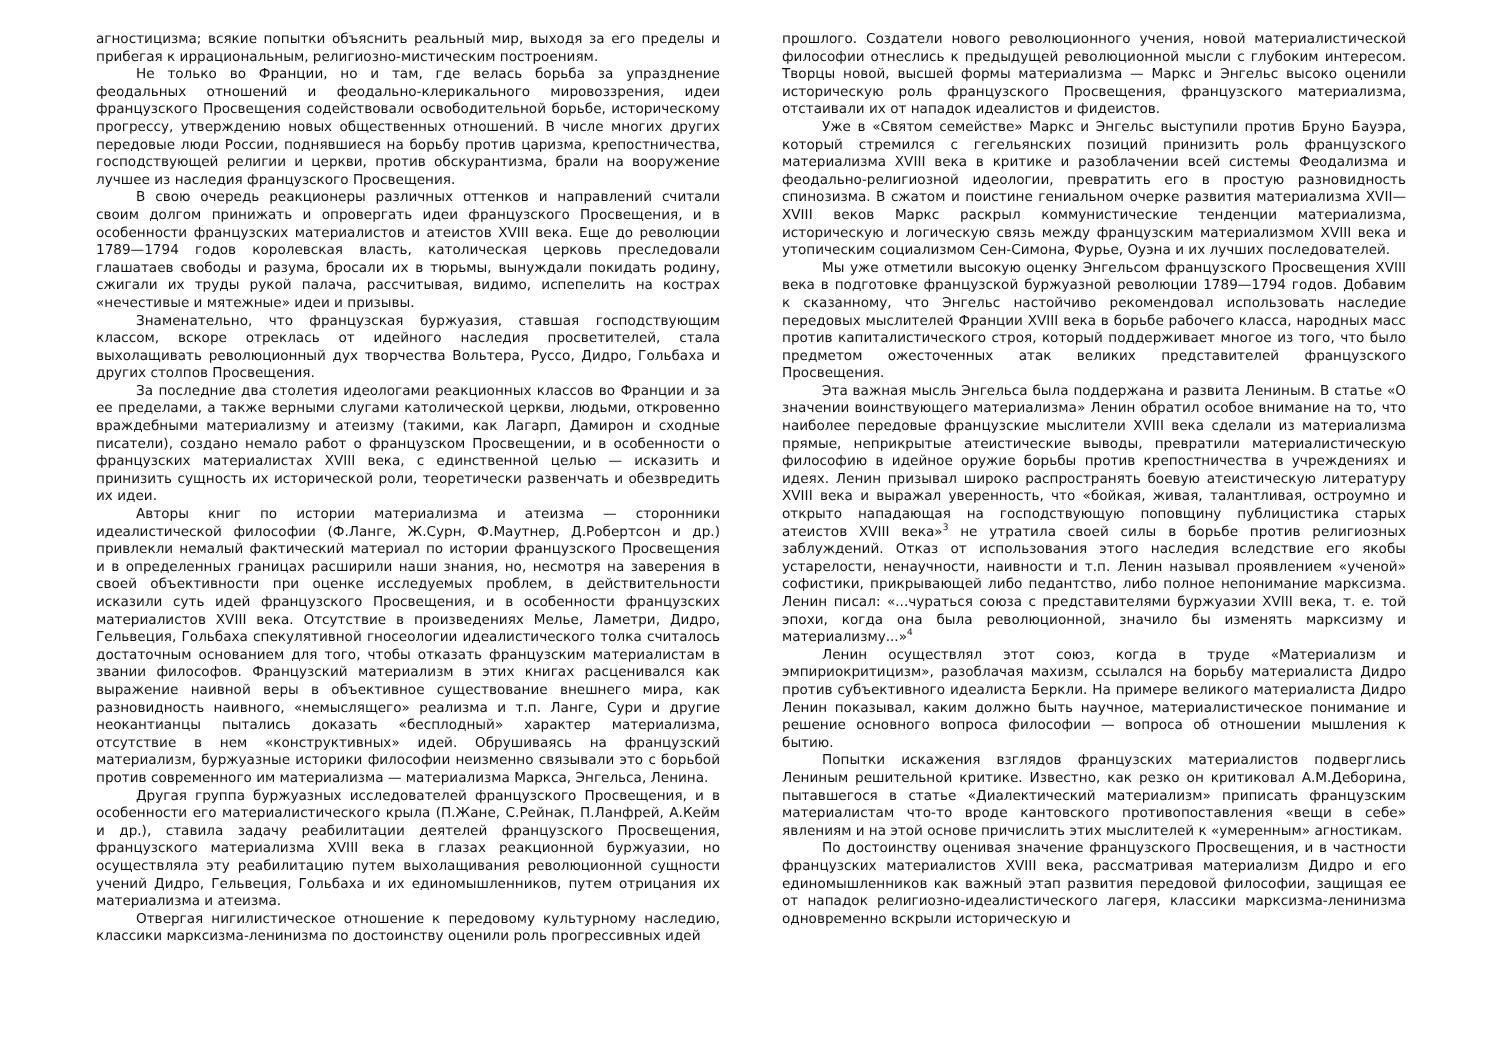агностицизма; всякие попытки объяснить реальный мир, выходя за его пределы и прибегая к иррациональным, религиозно-мистическим построениям.
Не только во Франции, но и там, где велась борьба за упразднение феодальных отношений и феодально-клерикального мировоззрения, идеи французского Просвещения содействовали освободительной борьбе, историческому прогрессу, утверждению новых общественных отношений. В числе многих других передовые люди России, поднявшиеся на борьбу против царизма, крепостничества, господствующей религии и церкви, против обскурантизма, брали на вооружение лучшее из наследия французского Просвещения.
В свою очередь реакционеры различных оттенков и направлений считали своим долгом принижать и опровергать идеи французского Просвещения, и в особенности французских материалистов и атеистов XVIII века. Еще до революции 1789—1794 годов королевская власть, католическая церковь преследовали глашатаев свободы и разума, бросали их в тюрьмы, вынуждали покидать родину, сжигали их труды рукой палача, рассчитывая, видимо, испепелить на кострах «нечестивые и мятежные» идеи и призывы.
Знаменательно, что французская буржуазия, ставшая господствующим классом, вскоре отреклась от идейного наследия просветителей, стала выхолащивать революционный дух творчества Вольтера, Руссо, Дидро, Гольбаха и других столпов Просвещения.
За последние два столетия идеологами реакционных классов во Франции и за ее пределами, а также верными слугами католической церкви, людьми, откровенно враждебными материализму и атеизму (такими, как Лагарп, Дамирон и сходные писатели), создано немало работ о французском Просвещении, и в особенности о французских материалистах XVIII века, с единственной целью — исказить и принизить сущность их исторической роли, теоретически развенчать и обезвредить их идеи.
Авторы книг по истории материализма и атеизма — сторонники идеалистической философии (Ф.Ланге, Ж.Сурн, Ф.Маутнер, Д.Робертсон и др.) привлекли немалый фактический материал по истории французского Просвещения и в определенных границах расширили наши знания, но, несмотря на заверения в своей объективности при оценке исследуемых проблем, в действительности исказили суть идей французского Просвещения, и в особенности французских материалистов XVIII века. Отсутствие в произведениях Мелье, Ламетри, Дидро, Гельвеция, Гольбаха спекулятивной гносеологии идеалистического толка считалось достаточным основанием для того, чтобы отказать французским материалистам в звании философов. Французский материализм в этих книгах расценивался как выражение наивной веры в объективное существование внешнего мира, как разновидность наивного, «немыслящего» реализма и т.п. Ланге, Сури и другие неокантианцы пытались доказать «бесплодный» характер материализма, отсутствие в нем «конструктивных» идей. Обрушиваясь на французский материализм, буржуазные историки философии неизменно связывали это с борьбой против современного им материализма — материализма Маркса, Энгельса, Ленина.
Другая группа буржуазных исследователей французского Просвещения, и в особенности его материалистического крыла (П.Жане, С.Рейнак, П.Ланфрей, А.Кейм и др.), ставила задачу реабилитации деятелей французского Просвещения, французского материализма XVIII века в глазах реакционной буржуазии, но осуществляла эту реабилитацию путем выхолащивания революционной сущности учений Дидро, Гельвеция, Гольбаха и их единомышленников, путем отрицания их материализма и атеизма.
Отвергая нигилистическое отношение к передовому культурному наследию, классики марксизма-ленинизма по достоинству оценили роль прогрессивных идей
прошлого. Создатели нового революционного учения, новой материалистической философии отнеслись к предыдущей революционной мысли с глубоким интересом. Творцы новой, высшей формы материализма — Маркс и Энгельс высоко оценили историческую роль французского Просвещения, французского материализма, отстаивали их от нападок идеалистов и фидеистов.
Уже в «Святом семействе» Маркс и Энгельс выступили против Бруно Бауэра, который стремился с гегельянских позиций принизить роль французского материализма XVIII века в критике и разоблачении всей системы Феодализма и феодально-религиозной идеологии, превратить его в простую разновидность спинозизма. В сжатом и поистине гениальном очерке развития материализма XVII—XVIII веков Маркс раскрыл коммунистические тенденции материализма, историческую и логическую связь между французским материализмом XVIII века и утопическим социализмом Сен-Симона, Фурье, Оуэна и их лучших последователей.
Мы уже отметили высокую оценку Энгельсом французского Просвещения XVIII века в подготовке французской буржуазной революции 1789—1794 годов. Добавим к сказанному, что Энгельс настойчиво рекомендовал использовать наследие передовых мыслителей Франции XVIII века в борьбе рабочего класса, народных масс против капиталистического строя, который поддерживает многое из того, что было предметом ожесточенных атак великих представителей французского Просвещения.
Эта важная мысль Энгельса была поддержана и развита Лениным. В статье «О значении воинствующего материализма» Ленин обратил особое внимание на то, что наиболее передовые французские мыслители XVIII века сделали из материализма прямые, неприкрытые атеистические выводы, превратили материалистическую философию в идейное оружие борьбы против крепостничества в учреждениях и идеях. Ленин призывал широко распространять боевую атеистическую литературу XVIII века и выражал уверенность, что «бойкая, живая, талантливая, остроумно и открыто нападающая на господствующую поповщину публицистика старых атеистов XVIII века»<sup>3</sup> не утратила своей силы в борьбе против религиозных заблуждений. Отказ от использования этого наследия вследствие его якобы устарелости, ненаучности, наивности и т.п. Ленин называл проявлением «ученой» софистики, прикрывающей либо педантство, либо полное непонимание марксизма. Ленин писал: «...чураться союза с представителями буржуазии XVIII века, т. е. той эпохи, когда она была революционной, значило бы изменять марксизму и материализму...»<sup>4</sup>
Ленин осуществлял этот союз, когда в труде «Материализм и эмпириокритицизм», разоблачая махизм, ссылался на борьбу материалиста Дидро против субъективного идеалиста Беркли. На примере великого материалиста Дидро Ленин показывал, каким должно быть научное, материалистическое понимание и решение основного вопроса философии — вопроса об отношении мышления к бытию.
Попытки искажения взглядов французских материалистов подверглись Лениным решительной критике. Известно, как резко он критиковал А.М.Деборина, пытавшегося в статье «Диалектический материализм» приписать французским материалистам что-то вроде кантовского противопоставления «вещи в себе» явлениям и на этой основе причислить этих мыслителей к «умеренным» агностикам.
По достоинству оценивая значение французского Просвещения, и в частности французских материалистов XVIII века, рассматривая материализм Дидро и его единомышленников как важный этап развития передовой философии, защищая ее от нападок религиозно-идеалистического лагеря, классики марксизма-ленинизма одновременно вскрыли историческую и